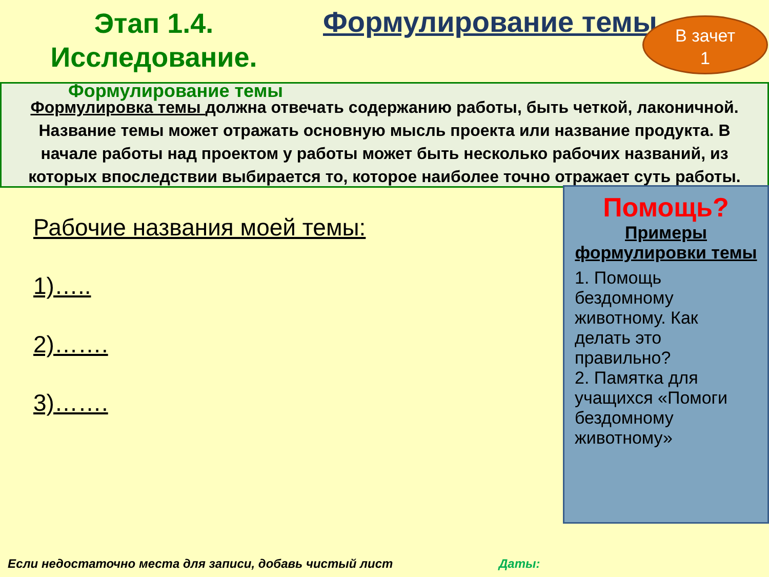Этап 1.4.
Исследование.
Формулирование темы
В зачет
1
Формулирование темы
Формулировка темы должна отвечать содержанию работы, быть четкой, лаконичной. Название темы может отражать основную мысль проекта или название продукта. В начале работы над проектом у работы может быть несколько рабочих названий, из которых впоследствии выбирается то, которое наиболее точно отражает суть работы.
Рабочие названия моей темы:
1)…..
2)…….
3)…….
Помощь?
Примеры формулировки темы
1. Помощь бездомному животному. Как делать это правильно?
2. Памятка для учащихся «Помоги бездомному животному»
Если недостаточно места для записи, добавь чистый лист Даты: